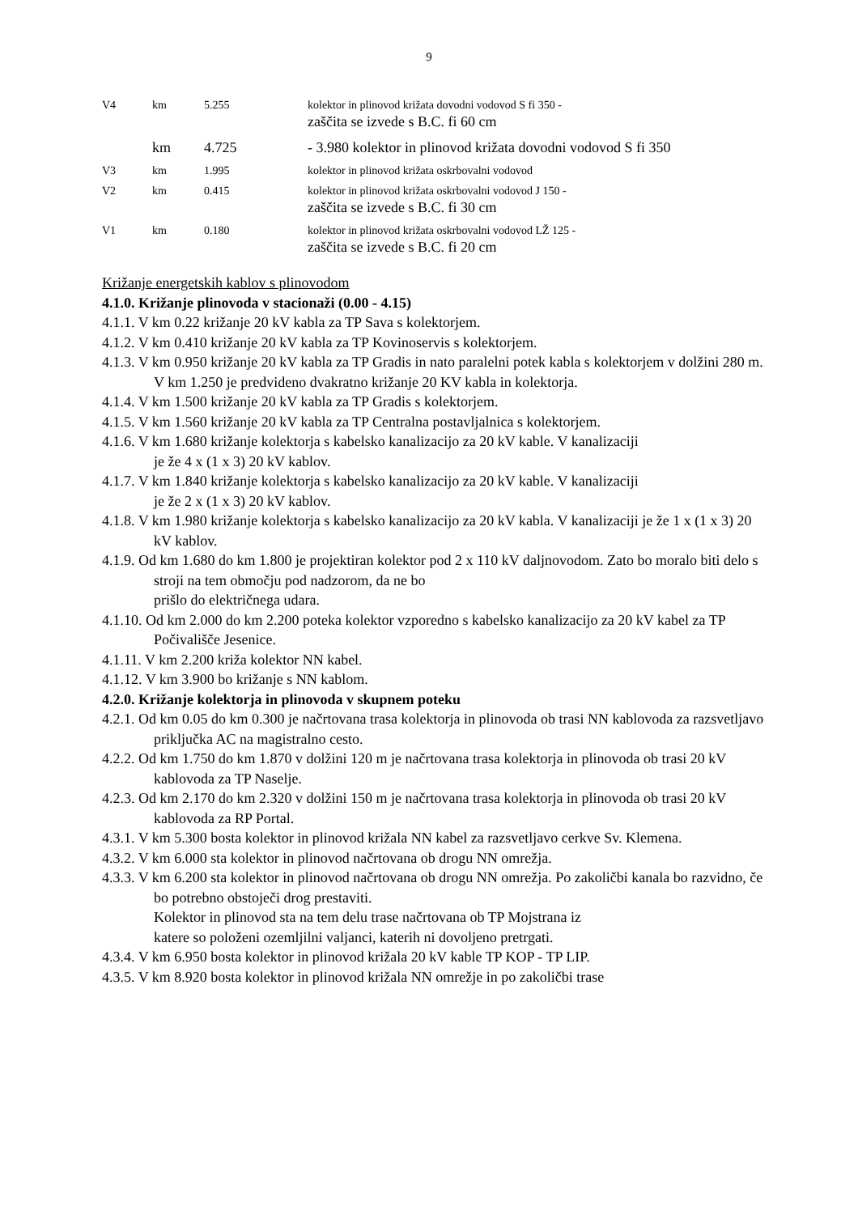9
V4 km 5.255 kolektor in plinovod križata dovodni vodovod S fi 350 -
zaščita se izvede s B.C. fi 60 cm
km 4.725 - 3.980 kolektor in plinovod križata dovodni vodovod S fi 350
V3 km 1.995 kolektor in plinovod križata oskrbovalni vodovod
V2 km 0.415 kolektor in plinovod križata oskrbovalni vodovod J 150 -
zaščita se izvede s B.C. fi 30 cm
V1 km 0.180 kolektor in plinovod križata oskrbovalni vodovod LŽ 125 -
zaščita se izvede s B.C. fi 20 cm
Križanje energetskih kablov s plinovodom
4.1.0. Križanje plinovoda v stacionaži (0.00 - 4.15)
4.1.1. V km 0.22 križanje 20 kV kabla za TP Sava s kolektorjem.
4.1.2. V km 0.410 križanje 20 kV kabla za TP Kovinoservis s kolektorjem.
4.1.3. V km 0.950 križanje 20 kV kabla za TP Gradis in nato paralelni potek kabla s kolektorjem v dolžini 280 m. V km 1.250 je predvideno dvakratno križanje 20 KV kabla in kolektorja.
4.1.4. V km 1.500 križanje 20 kV kabla za TP Gradis s kolektorjem.
4.1.5. V km 1.560 križanje 20 kV kabla za TP Centralna postavljalnica s kolektorjem.
4.1.6. V km 1.680 križanje kolektorja s kabelsko kanalizacijo za 20 kV kable. V kanalizaciji
je že 4 x (1 x 3) 20 kV kablov.
4.1.7. V km 1.840 križanje kolektorja s kabelsko kanalizacijo za 20 kV kable. V kanalizaciji
je že 2 x (1 x 3) 20 kV kablov.
4.1.8. V km 1.980 križanje kolektorja s kabelsko kanalizacijo za 20 kV kabla. V kanalizaciji je že 1 x (1 x 3) 20 kV kablov.
4.1.9. Od km 1.680 do km 1.800 je projektiran kolektor pod 2 x 110 kV daljnovodom. Zato bo moralo biti delo s stroji na tem območju pod nadzorom, da ne bo
prišlo do električnega udara.
4.1.10. Od km 2.000 do km 2.200 poteka kolektor vzporedno s kabelsko kanalizacijo za 20 kV kabel za TP Počivališče Jesenice.
4.1.11. V km 2.200 križa kolektor NN kabel.
4.1.12. V km 3.900 bo križanje s NN kablom.
4.2.0. Križanje kolektorja in plinovoda v skupnem poteku
4.2.1. Od km 0.05 do km 0.300 je načrtovana trasa kolektorja in plinovoda ob trasi NN kablovoda za razsvetljavo priključka AC na magistralno cesto.
4.2.2. Od km 1.750 do km 1.870 v dolžini 120 m je načrtovana trasa kolektorja in plinovoda ob trasi 20 kV kablovoda za TP Naselje.
4.2.3. Od km 2.170 do km 2.320 v dolžini 150 m je načrtovana trasa kolektorja in plinovoda ob trasi 20 kV kablovoda za RP Portal.
4.3.1. V km 5.300 bosta kolektor in plinovod križala NN kabel za razsvetljavo cerkve Sv. Klemena.
4.3.2. V km 6.000 sta kolektor in plinovod načrtovana ob drogu NN omrežja.
4.3.3. V km 6.200 sta kolektor in plinovod načrtovana ob drogu NN omrežja. Po zakoličbi kanala bo razvidno, če bo potrebno obstoječi drog prestaviti.
Kolektor in plinovod sta na tem delu trase načrtovana ob TP Mojstrana iz
katere so položeni ozemljilni valjanci, katerih ni dovoljeno pretrgati.
4.3.4. V km 6.950 bosta kolektor in plinovod križala 20 kV kable TP KOP - TP LIP.
4.3.5. V km 8.920 bosta kolektor in plinovod križala NN omrežje in po zakoličbi trase